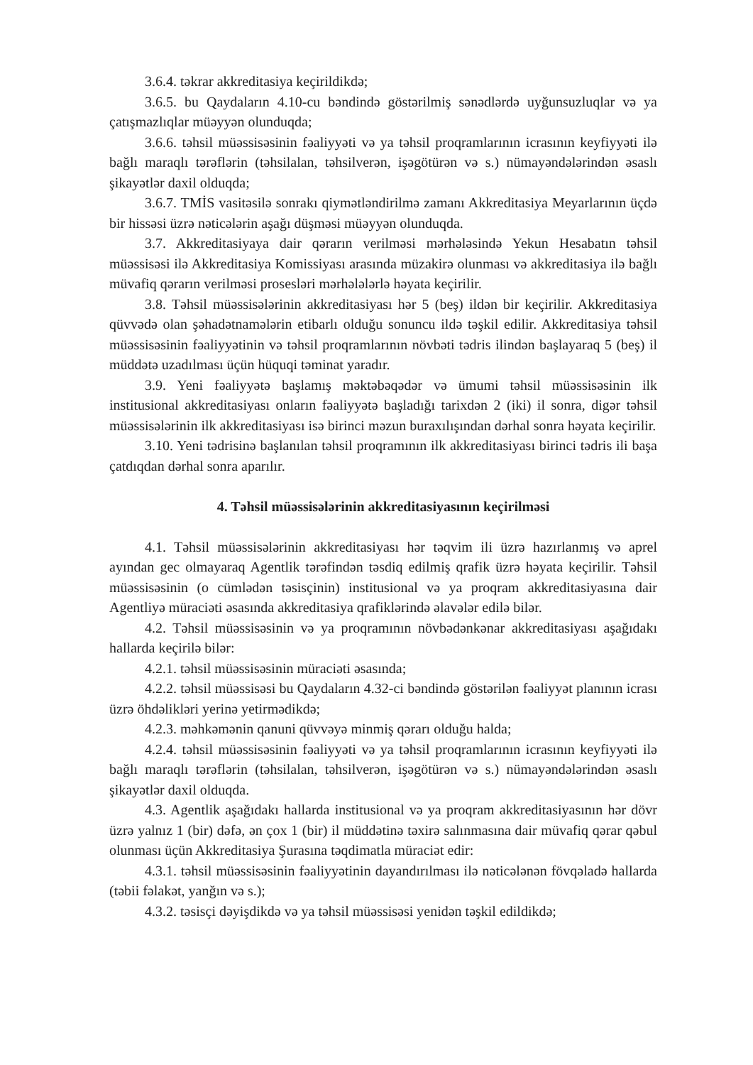3.6.4. təkrar akkreditasiya keçirildikdə;
3.6.5. bu Qaydaların 4.10-cu bəndində göstərilmiş sənədlərdə uyğunsuzluqlar və ya çatışmazlıqlar müəyyən olunduqda;
3.6.6. təhsil müəssisəsinin fəaliyyəti və ya təhsil proqramlarının icrasının keyfiyyəti ilə bağlı maraqlı tərəflərin (təhsilalan, təhsilverən, işəgötürən və s.) nümayəndələrindən əsaslı şikayətlər daxil olduqda;
3.6.7. TMİS vasitəsilə sonrakı qiymətləndirilmə zamanı Akkreditasiya Meyarlarının üçdə bir hissəsi üzrə nəticələrin aşağı düşməsi müəyyən olunduqda.
3.7. Akkreditasiyaya dair qərarın verilməsi mərhələsində Yekun Hesabatın təhsil müəssisəsi ilə Akkreditasiya Komissiyası arasında müzakirə olunması və akkreditasiya ilə bağlı müvafiq qərarın verilməsi prosesləri mərhələlərlə həyata keçirilir.
3.8. Təhsil müəssisələrinin akkreditasiyası hər 5 (beş) ildən bir keçirilir. Akkreditasiya qüvvədə olan şəhadətnamələrin etibarlı olduğu sonuncu ildə təşkil edilir. Akkreditasiya təhsil müəssisəsinin fəaliyyətinin və təhsil proqramlarının növbəti tədris ilindən başlayaraq 5 (beş) il müddətə uzadılması üçün hüquqi təminat yaradır.
3.9. Yeni fəaliyyətə başlamış məktəbəqədər və ümumi təhsil müəssisəsinin ilk institusional akkreditasiyası onların fəaliyyətə başladığı tarixdən 2 (iki) il sonra, digər təhsil müəssisələrinin ilk akkreditasiyası isə birinci məzun buraxılışından dərhal sonra həyata keçirilir.
3.10. Yeni tədrisinə başlanılan təhsil proqramının ilk akkreditasiyası birinci tədris ili başa çatdıqdan dərhal sonra aparılır.
4. Təhsil müəssisələrinin akkreditasiyasının keçirilməsi
4.1. Təhsil müəssisələrinin akkreditasiyası hər təqvim ili üzrə hazırlanmış və aprel ayından gec olmayaraq Agentlik tərəfindən təsdiq edilmiş qrafik üzrə həyata keçirilir. Təhsil müəssisəsinin (o cümlədən təsisçinin) institusional və ya proqram akkreditasiyasına dair Agentliyə müraciəti əsasında akkreditasiya qrafiklərində əlavələr edilə bilər.
4.2. Təhsil müəssisəsinin və ya proqramının növbədənkənar akkreditasiyası aşağıdakı hallarda keçirilə bilər:
4.2.1. təhsil müəssisəsinin müraciəti əsasında;
4.2.2. təhsil müəssisəsi bu Qaydaların 4.32-ci bəndində göstərilən fəaliyyət planının icrası üzrə öhdəlikləri yerinə yetirmədikdə;
4.2.3. məhkəmənin qanuni qüvvəyə minmiş qərarı olduğu halda;
4.2.4. təhsil müəssisəsinin fəaliyyəti və ya təhsil proqramlarının icrasının keyfiyyəti ilə bağlı maraqlı tərəflərin (təhsilalan, təhsilverən, işəgötürən və s.) nümayəndələrindən əsaslı şikayətlər daxil olduqda.
4.3. Agentlik aşağıdakı hallarda institusional və ya proqram akkreditasiyasının hər dövr üzrə yalnız 1 (bir) dəfə, ən çox 1 (bir) il müddətinə təxirə salınmasına dair müvafiq qərar qəbul olunması üçün Akkreditasiya Şurasına təqdimatla müraciət edir:
4.3.1. təhsil müəssisəsinin fəaliyyətinin dayandırılması ilə nəticələnən fövqəladə hallarda (təbii fəlakət, yanğın və s.);
4.3.2. təsisçi dəyişdikdə və ya təhsil müəssisəsi yenidən təşkil edildikdə;